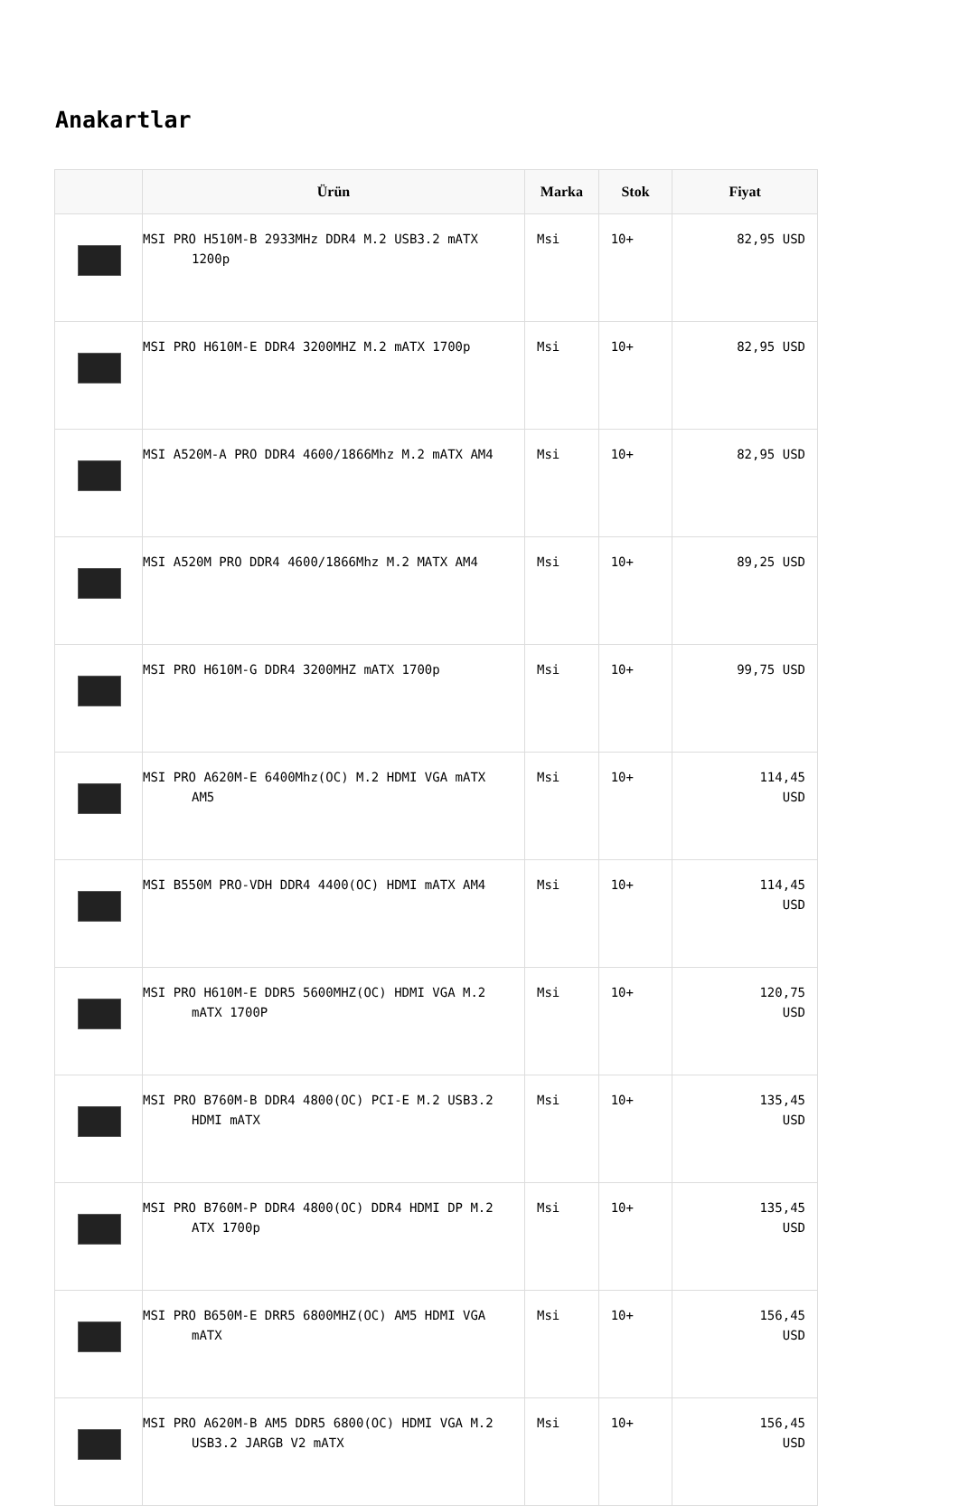Anakartlar
| | Ürün | Marka | Stok | Fiyat |
| --- | --- | --- | --- | --- |
| | MSI PRO H510M-B 2933MHz DDR4 M.2 USB3.2 mATX 1200p | Msi | 10+ | 82,95 USD |
| | MSI PRO H610M-E DDR4 3200MHZ M.2 mATX 1700p | Msi | 10+ | 82,95 USD |
| | MSI A520M-A PRO DDR4 4600/1866Mhz M.2 mATX AM4 | Msi | 10+ | 82,95 USD |
| | MSI A520M PRO DDR4 4600/1866Mhz M.2 MATX AM4 | Msi | 10+ | 89,25 USD |
| | MSI PRO H610M-G DDR4 3200MHZ mATX 1700p | Msi | 10+ | 99,75 USD |
| | MSI PRO A620M-E 6400Mhz(OC) M.2 HDMI VGA mATX AM5 | Msi | 10+ | 114,45 USD |
| | MSI B550M PRO-VDH DDR4 4400(OC) HDMI mATX AM4 | Msi | 10+ | 114,45 USD |
| | MSI PRO H610M-E DDR5 5600MHZ(OC) HDMI VGA M.2 mATX 1700P | Msi | 10+ | 120,75 USD |
| | MSI PRO B760M-B DDR4 4800(OC) PCI-E M.2 USB3.2 HDMI mATX | Msi | 10+ | 135,45 USD |
| | MSI PRO B760M-P DDR4 4800(OC) DDR4 HDMI DP M.2 ATX 1700p | Msi | 10+ | 135,45 USD |
| | MSI PRO B650M-E DRR5 6800MHZ(OC) AM5 HDMI VGA mATX | Msi | 10+ | 156,45 USD |
| | MSI PRO A620M-B AM5 DDR5 6800(OC) HDMI VGA M.2 USB3.2 JARGB V2 mATX | Msi | 10+ | 156,45 USD |